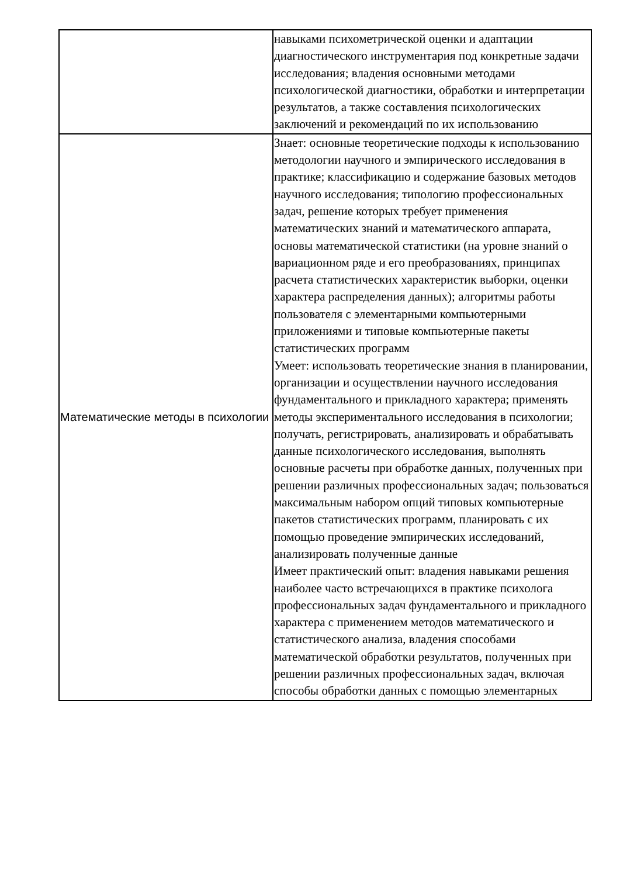| | навыками психометрической оценки и адаптации диагностического инструментария под конкретные задачи исследования; владения основными методами психологической диагностики, обработки и интерпретации результатов, а также составления психологических заключений и рекомендаций по их использованию |
| Математические методы в психологии | Знает: основные теоретические подходы к использованию методологии научного и эмпирического исследования в практике; классификацию и содержание базовых методов научного исследования; типологию профессиональных задач, решение которых требует применения математических знаний и математического аппарата, основы математической статистики (на уровне знаний о вариационном ряде и его преобразованиях, принципах расчета статистических характеристик выборки, оценки характера распределения данных); алгоритмы работы пользователя с элементарными компьютерными приложениями и типовые компьютерные пакеты статистических программ Умеет: использовать теоретические знания в планировании, организации и осуществлении научного исследования фундаментального и прикладного характера; применять методы экспериментального исследования в психологии; получать, регистрировать, анализировать и обрабатывать данные психологического исследования, выполнять основные расчеты при обработке данных, полученных при решении различных профессиональных задач; пользоваться максимальным набором опций типовых компьютерные пакетов статистических программ, планировать с их помощью проведение эмпирических исследований, анализировать полученные данные Имеет практический опыт: владения навыками решения наиболее часто встречающихся в практике психолога профессиональных задач фундаментального и прикладного характера с применением методов математического и статистического анализа, владения способами математической обработки результатов, полученных при решении различных профессиональных задач, включая способы обработки данных с помощью элементарных |